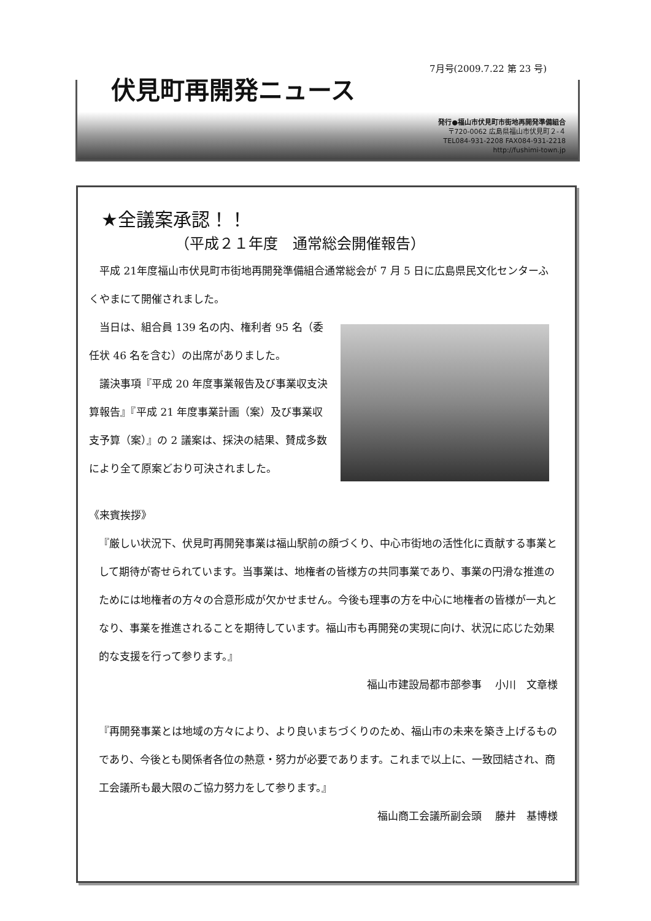7月号(2009.7.22 第 23 号)
伏見町再開発ニュース
発行●福山市伏見町市街地再開発準備組合
〒720-0062 広島県福山市伏見町２-４
TEL084-931-2208 FAX084-931-2218
http://fushimi-town.jp
★全議案承認！！
（平成２１年度　通常総会開催報告）
　平成 21年度福山市伏見町市街地再開発準備組合通常総会が 7 月 5 日に広島県民文化センターふくやまにて開催されました。
　当日は、組合員 139 名の内、権利者 95 名（委任状 46 名を含む）の出席がありました。
　議決事項『平成 20 年度事業報告及び事業収支決算報告』『平成 21 年度事業計画（案）及び事業収支予算（案）』の 2 議案は、採決の結果、賛成多数により全て原案どおり可決されました。
《来賓挨拶》
『厳しい状況下、伏見町再開発事業は福山駅前の顔づくり、中心市街地の活性化に貢献する事業として期待が寄せられています。当事業は、地権者の皆様方の共同事業であり、事業の円滑な推進のためには地権者の方々の合意形成が欠かせません。今後も理事の方を中心に地権者の皆様が一丸となり、事業を推進されることを期待しています。福山市も再開発の実現に向け、状況に応じた効果的な支援を行って参ります。』
福山市建設局都市部参事　 小川　文章様
『再開発事業とは地域の方々により、より良いまちづくりのため、福山市の未来を築き上げるものであり、今後とも関係者各位の熱意・努力が必要であります。これまで以上に、一致団結され、商工会議所も最大限のご協力努力をして参ります。』
福山商工会議所副会頭　 藤井　基博様